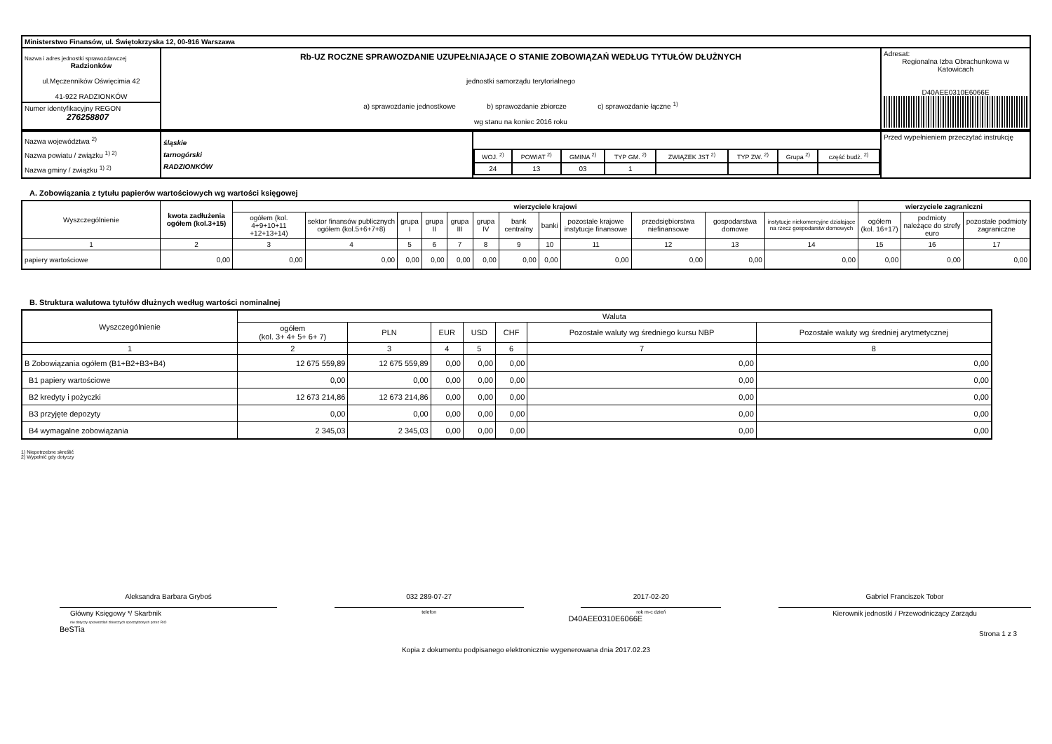| Ministerstwo Finansów, ul. Świętokrzyska 12, 00-916 Warszawa | | |
| Nazwa i adres jednostki sprawozdawczej Radzionków ul.Męczenników Oświęcimia 42 41-922 RADZIONKÓW Numer identyfikacyjny REGON 276258807 | Rb-UZ ROCZNE SPRAWOZDANIE UZUPEŁNIAJĄCE O STANIE ZOBOWIĄZAŃ WEDŁUG TYTUŁÓW DŁUŻNYCH jednostki samorządu terytorialnego a) sprawozdanie jednostkowe b) sprawozdanie zbiorcze c) sprawozdanie łączne <sup>1)</sup> wg stanu na koniec 2016 roku | Adresat: Regionalna Izba Obrachunkowa w Katowicach D40AEE0310E6066E |
| Nazwa województwa <sup>2)</sup> Nazwa powiatu / związku <sup>1) 2)</sup> Nazwa gminy / związku <sup>1) 2)</sup> | śląskie tarnogórski RADZIONKÓW | / WOJ. <sup>2)</sup> / POWIAT <sup>2)</sup> / GMINA <sup>2)</sup> / TYP GM. <sup>2)</sup> / ZWIĄZEK JST <sup>2)</sup> / TYP ZW. <sup>2)</sup> / Grupa <sup>2)</sup> / część budż. <sup>2)</sup> / / 24 / 13 / 03 / 1 / / / / / | Przed wypełnieniem przeczytać instrukcję |
A. Zobowiązania z tytułu papierów wartościowych wg wartości księgowej
| Wyszczególnienie | kwota zadłużenia ogółem (kol.3+15) | wierzyciele krajowi | | | | | | | | | | | | wierzyciele zagraniczni | | |
| --- | --- | --- | --- | --- | --- | --- | --- | --- | --- | --- | --- | --- | --- | --- | --- | --- |
| | | ogółem (kol. 4+9+10+11 +12+13+14) | sektor finansów publicznych ogółem (kol.5+6+7+8) | grupa I | grupa II | grupa III | grupa IV | bank centralny | banki | pozostałe krajowe instytucje finansowe | przedsiębiorstwa niefinansowe | gospodarstwa domowe | instytucje niekomercyjne działające na rzecz gospodarstw domowych | ogółem (kol. 16+17) | podmioty należące do strefy euro | pozostałe podmioty zagraniczne |
| 1 | 2 | 3 | 4 | 5 | 6 | 7 | 8 | 9 | 10 | 11 | 12 | 13 | 14 | 15 | 16 | 17 |
| papiery wartościowe | 0,00 | 0,00 | 0,00 | 0,00 | 0,00 | 0,00 | 0,00 | 0,00 | 0,00 | 0,00 | 0,00 | 0,00 | 0,00 | 0,00 | 0,00 | 0,00 |
B. Struktura walutowa tytułów dłużnych według wartości nominalnej
| Wyszczególnienie | Waluta | | | | | | |
| --- | --- | --- | --- | --- | --- | --- | --- |
| | ogółem (kol. 3+ 4+ 5+ 6+ 7) | PLN | EUR | USD | CHF | Pozostałe waluty wg średniego kursu NBP | Pozostałe waluty wg średniej arytmetycznej |
| 1 | 2 | 3 | 4 | 5 | 6 | 7 | 8 |
| B Zobowiązania ogółem (B1+B2+B3+B4) | 12 675 559,89 | 12 675 559,89 | 0,00 | 0,00 | 0,00 | 0,00 | 0,00 |
| B1 papiery wartościowe | 0,00 | 0,00 | 0,00 | 0,00 | 0,00 | 0,00 | 0,00 |
| B2 kredyty i pożyczki | 12 673 214,86 | 12 673 214,86 | 0,00 | 0,00 | 0,00 | 0,00 | 0,00 |
| B3 przyjęte depozyty | 0,00 | 0,00 | 0,00 | 0,00 | 0,00 | 0,00 | 0,00 |
| B4 wymagalne zobowiązania | 2 345,03 | 2 345,03 | 0,00 | 0,00 | 0,00 | 0,00 | 0,00 |
1) Niepotrzebne skreślić
2) Wypełnić gdy dotyczy
Aleksandra Barbara Gryboś
Główny Księgowy */ Skarbnik
nie dotyczy sprawozdań zbiorczych sporządzonych przez RIO
BeSTia
032 289-07-27
telefon
2017-02-20
rok m-c dzień
D40AEE0310E6066E
Gabriel Franciszek Tobor
Kierownik jednostki / Przewodniczący Zarządu
Strona 1 z 3
Kopia z dokumentu podpisanego elektronicznie wygenerowana dnia 2017.02.23